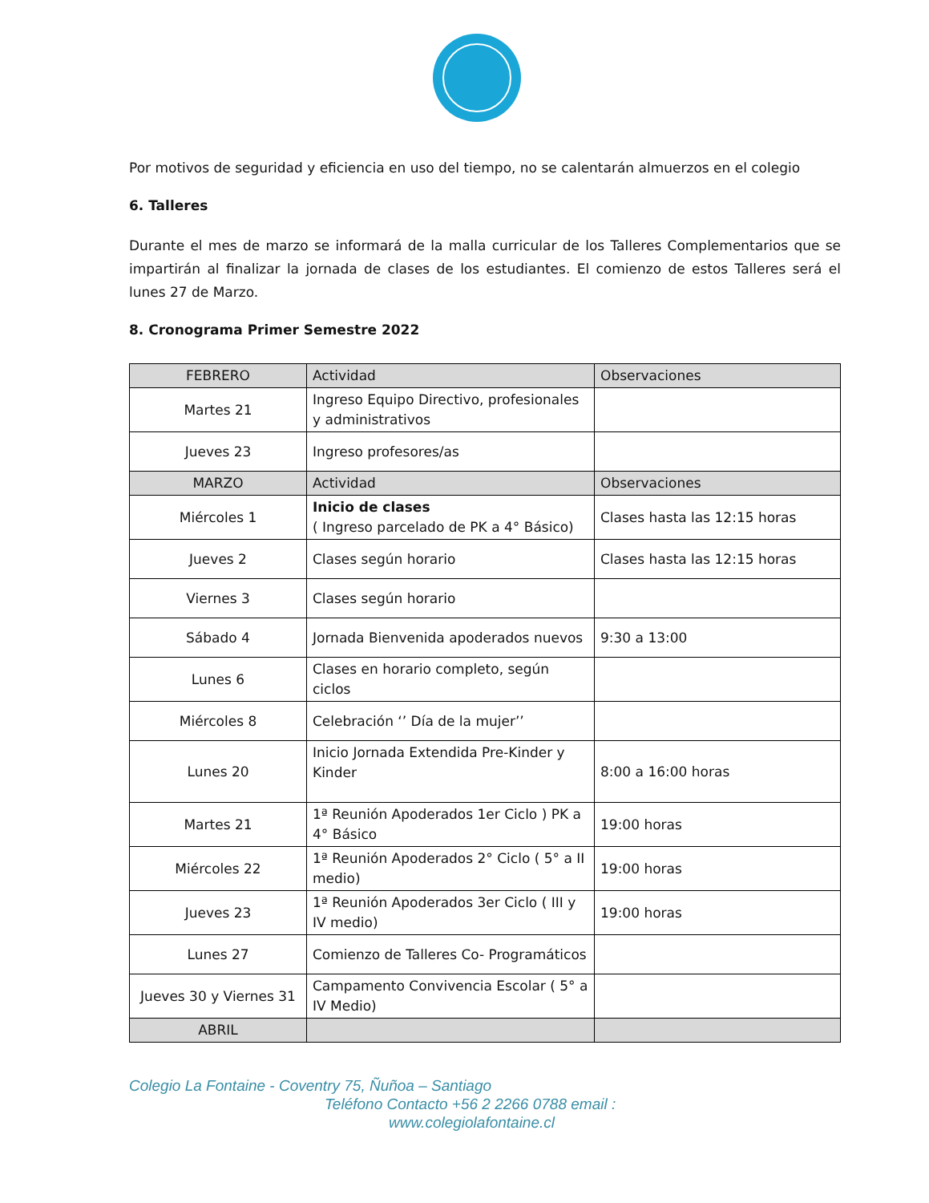Por motivos de seguridad y eficiencia en uso del tiempo, no se calentarán almuerzos en el colegio
6. Talleres
Durante el mes de marzo se informará de la malla curricular de los Talleres Complementarios que se impartirán al finalizar la jornada de clases de los estudiantes. El comienzo de estos Talleres será el lunes 27 de Marzo.
8. Cronograma Primer Semestre 2022
| FEBRERO | Actividad | Observaciones |
| Martes 21 | Ingreso Equipo Directivo, profesionales y administrativos | |
| Jueves 23 | Ingreso profesores/as | |
| MARZO | Actividad | Observaciones |
| Miércoles 1 | Inicio de clases ( Ingreso parcelado de PK a 4° Básico) | Clases hasta las 12:15 horas |
| Jueves 2 | Clases según horario | Clases hasta las 12:15 horas |
| Viernes 3 | Clases según horario | |
| Sábado 4 | Jornada Bienvenida apoderados nuevos | 9:30 a 13:00 |
| Lunes 6 | Clases en horario completo, según ciclos | |
| Miércoles 8 | Celebración ‘’ Día de la mujer’’ | |
| Lunes 20 | Inicio Jornada Extendida Pre-Kinder y Kinder | 8:00 a 16:00 horas |
| Martes 21 | 1ª Reunión Apoderados 1er Ciclo ) PK a 4° Básico | 19:00 horas |
| Miércoles 22 | 1ª Reunión Apoderados 2° Ciclo ( 5° a II medio) | 19:00 horas |
| Jueves 23 | 1ª Reunión Apoderados 3er Ciclo ( III y IV medio) | 19:00 horas |
| Lunes 27 | Comienzo de Talleres Co- Programáticos | |
| Jueves 30 y Viernes 31 | Campamento Convivencia Escolar ( 5° a IV Medio) | |
| ABRIL | | |
Colegio La Fontaine - Coventry 75, Ñuñoa – Santiago
Teléfono Contacto +56 2 2266 0788 email :
www.colegiolafontaine.cl